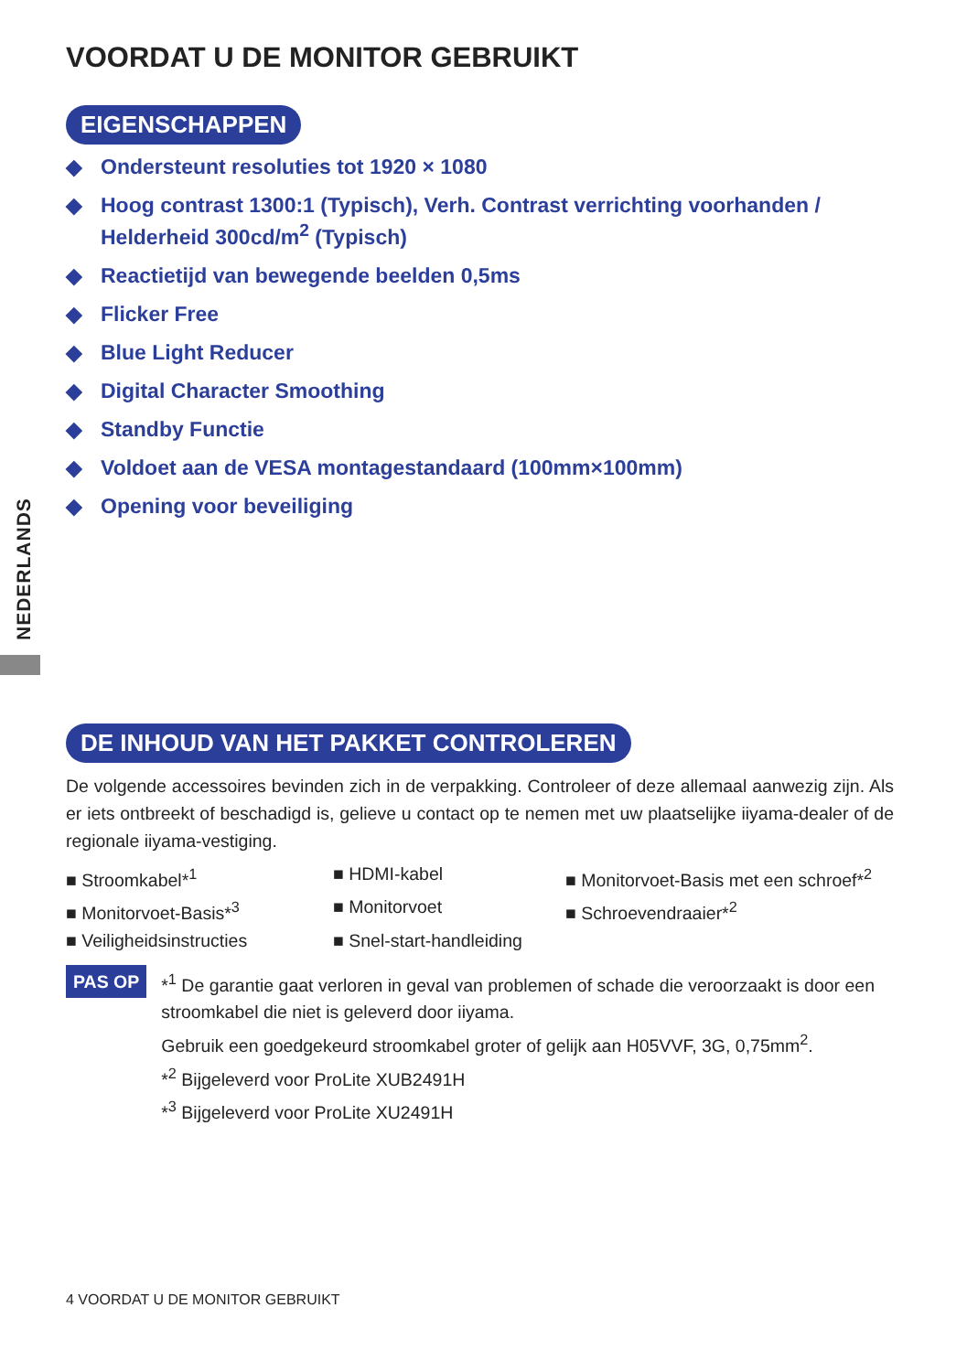NEDERLANDS
VOORDAT U DE MONITOR GEBRUIKT
EIGENSCHAPPEN
◆ Ondersteunt resoluties tot 1920 × 1080
◆ Hoog contrast 1300:1 (Typisch), Verh. Contrast verrichting voorhanden / Helderheid 300cd/m<sup>2</sup> (Typisch)
◆ Reactietijd van bewegende beelden 0,5ms
◆ Flicker Free
◆ Blue Light Reducer
◆ Digital Character Smoothing
◆ Standby Functie
◆ Voldoet aan de VESA montagestandaard (100mm×100mm)
◆ Opening voor beveiliging
DE INHOUD VAN HET PAKKET CONTROLEREN
De volgende accessoires bevinden zich in de verpakking. Controleer of deze allemaal aanwezig zijn. Als er iets ontbreekt of beschadigd is, gelieve u contact op te nemen met uw plaatselijke iiyama-dealer of de regionale iiyama-vestiging.
■ Stroomkabel*<sup>1</sup>
■ HDMI-kabel
■ Monitorvoet-Basis met een schroef*<sup>2</sup>
■ Monitorvoet-Basis*<sup>3</sup>
■ Monitorvoet
■ Schroevendraaier*<sup>2</sup>
■ Veiligheidsinstructies
■ Snel-start-handleiding
PAS OP
*<sup>1</sup> De garantie gaat verloren in geval van problemen of schade die veroorzaakt is door een stroomkabel die niet is geleverd door iiyama.
Gebruik een goedgekeurd stroomkabel groter of gelijk aan H05VVF, 3G, 0,75mm<sup>2</sup>.
*<sup>2</sup> Bijgeleverd voor ProLite XUB2491H
*<sup>3</sup> Bijgeleverd voor ProLite XU2491H
4 VOORDAT U DE MONITOR GEBRUIKT